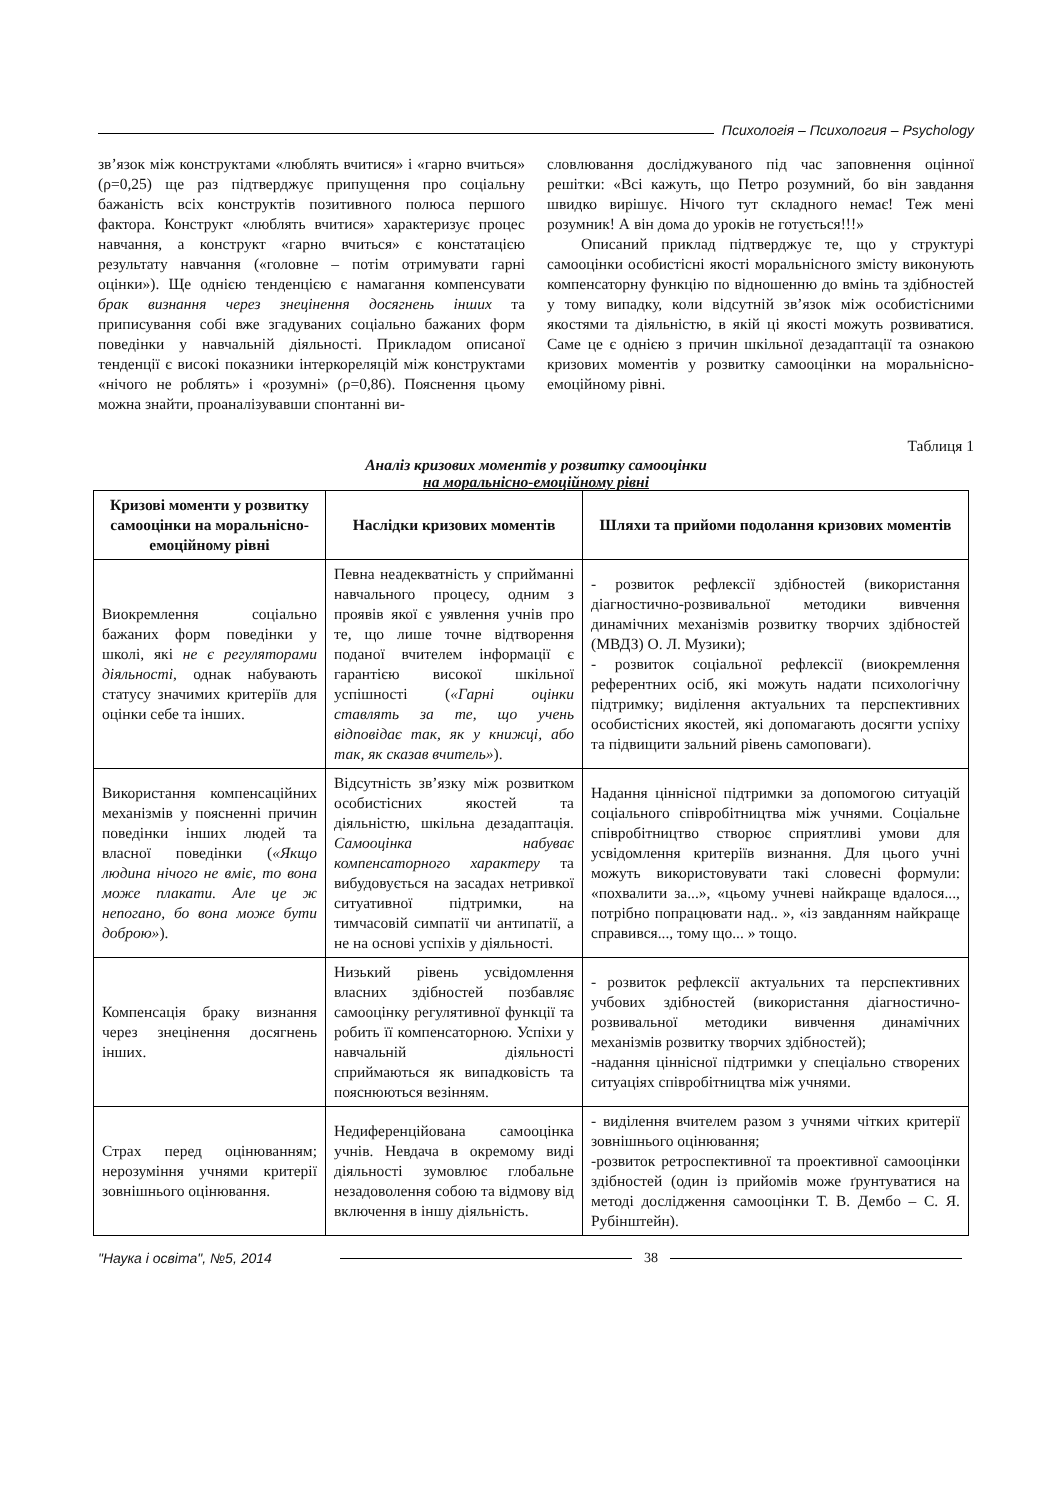Психологія – Психология – Psychology
зв’язок між конструктами «люблять вчитися» і «гарно вчиться» (ρ=0,25) ще раз підтверджує припущення про соціальну бажаність всіх конструктів позитивного полюса першого фактора. Конструкт «люблять вчитися» характеризує процес навчання, а конструкт «гарно вчиться» є констатацією результату навчання («головне – потім отримувати гарні оцінки»). Ще однією тенденцією є намагання компенсувати брак визнання через знецінення досягнень інших та приписування собі вже згадуваних соціально бажаних форм поведінки у навчальній діяльності. Прикладом описаної тенденції є високі показники інтеркореляцій між конструктами «нічого не роблять» і «розумні» (ρ=0,86). Пояснення цьому можна знайти, проаналізувавши спонтанні ви-
словлювання досліджуваного під час заповнення оцінної решітки: «Всі кажуть, що Петро розумний, бо він завдання швидко вирішує. Нічого тут складного немає! Теж мені розумник! А він дома до уроків не готується!!!»
Описаний приклад підтверджує те, що у структурі самооцінки особистісні якості моральнісного змісту виконують компенсаторну функцію по відношенню до вмінь та здібностей у тому випадку, коли відсутній зв’язок між особистісними якостями та діяльністю, в якій ці якості можуть розвиватися. Саме це є однією з причин шкільної дезадаптації та ознакою кризових моментів у розвитку самооцінки на моральнісно-емоційному рівні.
Таблиця 1
Аналіз кризових моментів у розвитку самооцінки
на моральнісно-емоційному рівні
| Кризові моменти у розвитку самооцінки на моральнісно-емоційному рівні | Наслідки кризових моментів | Шляхи та прийоми подолання кризових моментів |
| --- | --- | --- |
| Виокремлення соціально бажаних форм поведінки у школі, які не є регуляторами діяльності , однак набувають статусу значимих критеріїв для оцінки себе та інших. | Певна неадекватність у сприйманні навчального процесу, одним з проявів якої є уявлення учнів про те, що лише точне відтворення поданої вчителем інформації є гарантією високої шкільної успішності ( «Гарні оцінки ставлять за те, що учень відповідає так, як у книжці, або так, як сказав вчитель» ). | - розвиток рефлексії здібностей (використання діагностично-розвивальної методики вивчення динамічних механізмів розвитку творчих здібностей (МВДЗ) О. Л. Музики); - розвиток соціальної рефлексії (виокремлення референтних осіб, які можуть надати психологічну підтримку; виділення актуальних та перспективних особистісних якостей, які допомагають досягти успіху та підвищити зальний рівень самоповаги). |
| Використання компенсаційних механізмів у поясненні причин поведінки інших людей та власної поведінки ( «Якщо людина нічого не вміє, то вона може плакати. Але це ж непогано, бо вона може бути доброю» ). | Відсутність зв’язку між розвитком особистісних якостей та діяльністю, шкільна дезадаптація. Самооцінка набуває компенсаторного характеру та вибудовується на засадах нетривкої ситуативної підтримки, на тимчасовій симпатії чи антипатії, а не на основі успіхів у діяльності. | Надання ціннісної підтримки за допомогою ситуацій соціального співробітництва між учнями. Соціальне співробітництво створює сприятливі умови для усвідомлення критеріїв визнання. Для цього учні можуть використовувати такі словесні формули: «похвалити за...», «цьому учневі найкраще вдалося..., потрібно попрацювати над.. », «із завданням найкраще справився..., тому що... » тощо. |
| Компенсація браку визнання через знецінення досягнень інших. | Низький рівень усвідомлення власних здібностей позбавляє самооцінку регулятивної функції та робить її компенсаторною. Успіхи у навчальній діяльності сприймаються як випадковість та пояснюються везінням. | - розвиток рефлексії актуальних та перспективних учбових здібностей (використання діагностично-розвивальної методики вивчення динамічних механізмів розвитку творчих здібностей); -надання ціннісної підтримки у спеціально створених ситуаціях співробітництва між учнями. |
| Страх перед оцінюванням; нерозуміння учнями критерії зовнішнього оцінювання. | Недиференційована самооцінка учнів. Невдача в окремому виді діяльності зумовлює глобальне незадоволення собою та відмову від включення в іншу діяльність. | - виділення вчителем разом з учнями чітких критерії зовнішнього оцінювання; -розвиток ретроспективної та проективної самооцінки здібностей (один із прийомів може ґрунтуватися на методі дослідження самооцінки Т. В. Дембо – С. Я. Рубінштейн). |
"Наука і освіта", №5, 2014 38